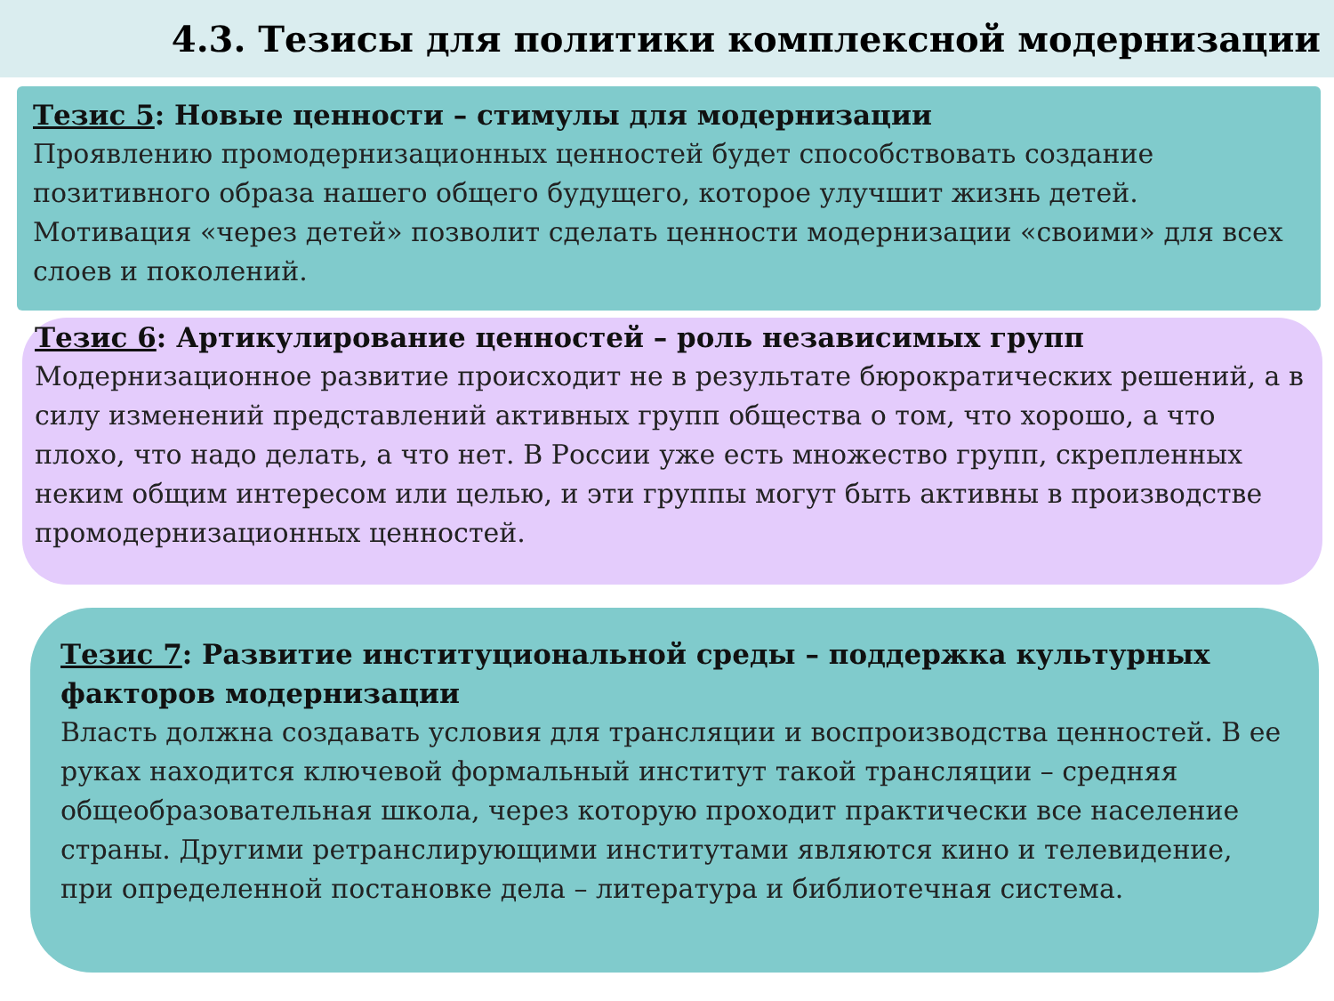4.3. Тезисы для политики комплексной модернизации
Тезис 5: Новые ценности – стимулы для модернизации
Проявлению промодернизационных ценностей будет способствовать создание позитивного образа нашего общего будущего, которое улучшит жизнь детей. Мотивация «через детей» позволит сделать ценности модернизации «своими» для всех слоев и поколений.
Тезис 6: Артикулирование ценностей – роль независимых групп
Модернизационное развитие происходит не в результате бюрократических решений, а в силу изменений представлений активных групп общества о том, что хорошо, а что плохо, что надо делать, а что нет. В России уже есть множество групп, скрепленных неким общим интересом или целью, и эти группы могут быть активны в производстве промодернизационных ценностей.
Тезис 7: Развитие институциональной среды – поддержка культурных факторов модернизации
Власть должна создавать условия для трансляции и воспроизводства ценностей. В ее руках находится ключевой формальный институт такой трансляции – средняя общеобразовательная школа, через которую проходит практически все население страны. Другими ретранслирующими институтами являются кино и телевидение, при определенной постановке дела – литература и библиотечная система.